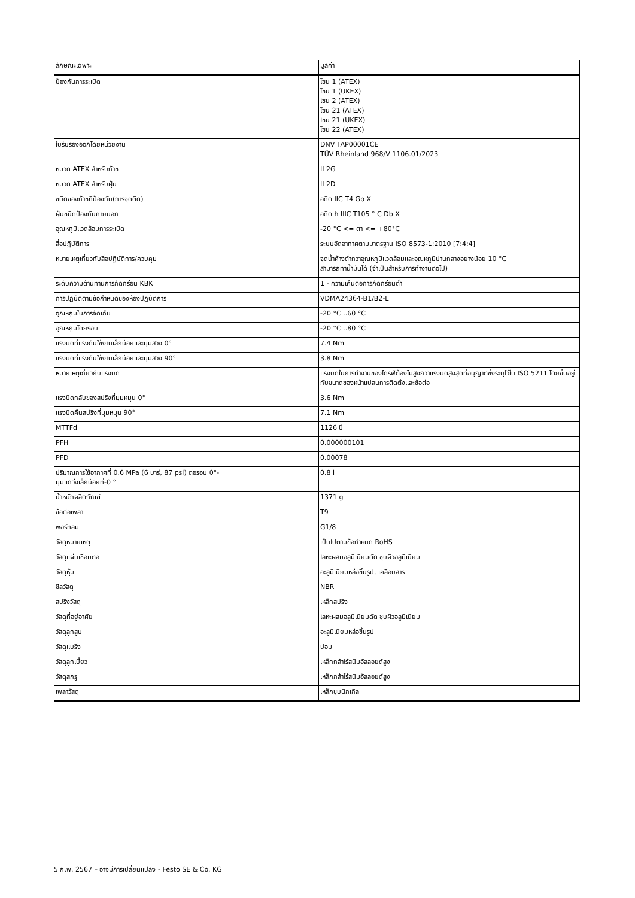| ลักษณะเฉพาะ | มูลค่า |
| --- | --- |
| ป้องกันการระเบิด | โซน 1 (ATEX) โซน 1 (UKEX) โซน 2 (ATEX) โซน 21 (ATEX) โซน 21 (UKEX) โซน 22 (ATEX) |
| ใบรับรองออกโดยหน่วยงาน | DNV TAP00001CE TÜV Rheinland 968/V 1106.01/2023 |
| หมวด ATEX สำหรับก๊าซ | II 2G |
| หมวด ATEX สำหรับฝุ่น | II 2D |
| ชนิดของก๊าซที่ป้องกัน(การจุดติด) | อดีต IIC T4 Gb X |
| ฝุ่นชนิดป้องกันภายนอก | อดีต h IIIC T105 ° C Db X |
| อุณหภูมิแวดล้อมการระเบิด | -20 °C <= ตา <= +80°C |
| สื่อปฏิบัติการ | ระบบอัดอากาศตามมาตรฐาน ISO 8573-1:2010 [7:4:4] |
| หมายเหตุเกี่ยวกับสื่อปฏิบัติการ/ควบคุม | จุดน้ำค้างต่ำกว่าอุณหภูมิแวดล้อมและอุณหภูมิปานกลางอย่างน้อย 10 °C สามารถทาน้ำมันได้ (จำเป็นสำหรับการทำงานต่อไป) |
| ระดับความต้านทานการกัดกร่อน KBK | 1 - ความเค้นต่อการกัดกร่อนต่ำ |
| การปฏิบัติตามข้อกำหนดของห้องปฏิบัติการ | VDMA24364-B1/B2-L |
| อุณหภูมิในการจัดเก็บ | -20 °C...60 °C |
| อุณหภูมิโดยรอบ | -20 °C...80 °C |
| แรงบิดที่แรงดันใช้งานเล็กน้อยและมุมสวิง 0° | 7.4 Nm |
| แรงบิดที่แรงดันใช้งานเล็กน้อยและมุมสวิง 90° | 3.8 Nm |
| หมายเหตุเกี่ยวกับแรงบิด | แรงบิดในการทำงานของไดรฟ์ต้องไม่สูงกว่าแรงบิดสูงสุดที่อนุญาตซึ่งระบุไว้ใน ISO 5211 โดยขึ้นอยู่กับขนาดของหน้าแปลนการติดตั้งและข้อต่อ |
| แรงบิดกลับของสปริงที่มุมหมุน 0° | 3.6 Nm |
| แรงบิดคืนสปริงที่มุมหมุน 90° | 7.1 Nm |
| MTTFd | 1126 ปี |
| PFH | 0.000000101 |
| PFD | 0.00078 |
| ปริมาณการใช้อากาศที่ 0.6 MPa (6 บาร์, 87 psi) ต่อรอบ 0°- มุมแกว่งเล็กน้อยที่-0 ° | 0.8 l |
| น้ำหนักผลิตภัณฑ์ | 1371 g |
| ข้อต่อเพลา | T9 |
| พอร์ทลม | G1/8 |
| วัสดุหมายเหตุ | เป็นไปตามข้อกำหนด RoHS |
| วัสดุแผ่นเชื่อมต่อ | โลหะผสมอลูมิเนียมดัด ชุบผิวอลูมิเนียม |
| วัสดุหุ้ม | อะลูมิเนียมหล่อขึ้นรูป, เคลือบสาร |
| ซีลวัสดุ | NBR |
| สปริงวัสดุ | เหล็กสปริง |
| วัสดุที่อยู่อาศัย | โลหะผสมอลูมิเนียมดัด ชุบผิวอลูมิเนียม |
| วัสดุลูกสูบ | อะลูมิเนียมหล่อขึ้นรูป |
| วัสดุแบริ่ง | ปอม |
| วัสดุลูกเบี้ยว | เหล็กกล้าไร้สนิมอัลลอยด์สูง |
| วัสดุสกรู | เหล็กกล้าไร้สนิมอัลลอยด์สูง |
| เพลาวัสดุ | เหล็กชุบนิกเกิล |
5 ก.พ. 2567 – อาจมีการเปลี่ยนแปลง - Festo SE & Co. KG